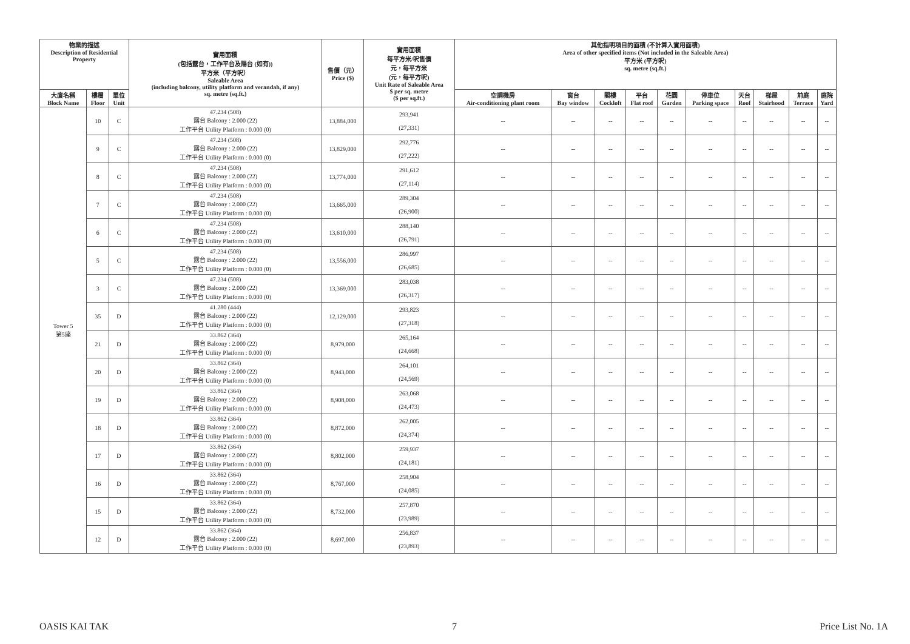| 物業的描述 Description of Residential Property | | | 實用面積 (包括露台，工作平台及陽台 (如有)) 平方米（平方呎） Saleable Area (including balcony, utility platform and verandah, if any) sq. metre (sq.ft.) | 售價（元） Price ($) | 實用面積 每平方米/呎售價 元，每平方米 (元，每平方呎) Unit Rate of Saleable Area $ per sq. metre ($ per sq.ft.) | 其他指明項目的面積 (不計算入實用面積) Area of other specified items (Not included in the Saleable Area) 平方米 (平方呎) sq. metre (sq.ft.) | | | | | | | | | |
| --- | --- | --- | --- | --- | --- | --- | --- | --- | --- | --- | --- | --- | --- | --- | --- |
| 大廈名稱 Block Name | 樓層 Floor | 單位 Unit | | | | 空調機房 Air-conditioning plant room | 窗台 Bay window | 閣樓 Cockloft | 平台 Flat roof | 花園 Garden | 停車位 Parking space | 天台 Roof | 梯屋 Stairhood | 前庭 Terrace | 庭院 Yard |
| Tower 5 第5座 | 10 | C | 47.234 (508) 露台 Balcony : 2.000 (22) 工作平台 Utility Platform : 0.000 (0) | 13,884,000 | 293,941 (27,331) | -- | -- | -- | -- | -- | -- | -- | -- | -- | -- |
| | 9 | C | 47.234 (508) 露台 Balcony : 2.000 (22) 工作平台 Utility Platform : 0.000 (0) | 13,829,000 | 292,776 (27,222) | -- | -- | -- | -- | -- | -- | -- | -- | -- | -- |
| | 8 | C | 47.234 (508) 露台 Balcony : 2.000 (22) 工作平台 Utility Platform : 0.000 (0) | 13,774,000 | 291,612 (27,114) | -- | -- | -- | -- | -- | -- | -- | -- | -- | -- |
| | 7 | C | 47.234 (508) 露台 Balcony : 2.000 (22) 工作平台 Utility Platform : 0.000 (0) | 13,665,000 | 289,304 (26,900) | -- | -- | -- | -- | -- | -- | -- | -- | -- | -- |
| | 6 | C | 47.234 (508) 露台 Balcony : 2.000 (22) 工作平台 Utility Platform : 0.000 (0) | 13,610,000 | 288,140 (26,791) | -- | -- | -- | -- | -- | -- | -- | -- | -- | -- |
| | 5 | C | 47.234 (508) 露台 Balcony : 2.000 (22) 工作平台 Utility Platform : 0.000 (0) | 13,556,000 | 286,997 (26,685) | -- | -- | -- | -- | -- | -- | -- | -- | -- | -- |
| | 3 | C | 47.234 (508) 露台 Balcony : 2.000 (22) 工作平台 Utility Platform : 0.000 (0) | 13,369,000 | 283,038 (26,317) | -- | -- | -- | -- | -- | -- | -- | -- | -- | -- |
| | 35 | D | 41.280 (444) 露台 Balcony : 2.000 (22) 工作平台 Utility Platform : 0.000 (0) | 12,129,000 | 293,823 (27,318) | -- | -- | -- | -- | -- | -- | -- | -- | -- | -- |
| | 21 | D | 33.862 (364) 露台 Balcony : 2.000 (22) 工作平台 Utility Platform : 0.000 (0) | 8,979,000 | 265,164 (24,668) | -- | -- | -- | -- | -- | -- | -- | -- | -- | -- |
| | 20 | D | 33.862 (364) 露台 Balcony : 2.000 (22) 工作平台 Utility Platform : 0.000 (0) | 8,943,000 | 264,101 (24,569) | -- | -- | -- | -- | -- | -- | -- | -- | -- | -- |
| | 19 | D | 33.862 (364) 露台 Balcony : 2.000 (22) 工作平台 Utility Platform : 0.000 (0) | 8,908,000 | 263,068 (24,473) | -- | -- | -- | -- | -- | -- | -- | -- | -- | -- |
| | 18 | D | 33.862 (364) 露台 Balcony : 2.000 (22) 工作平台 Utility Platform : 0.000 (0) | 8,872,000 | 262,005 (24,374) | -- | -- | -- | -- | -- | -- | -- | -- | -- | -- |
| | 17 | D | 33.862 (364) 露台 Balcony : 2.000 (22) 工作平台 Utility Platform : 0.000 (0) | 8,802,000 | 259,937 (24,181) | -- | -- | -- | -- | -- | -- | -- | -- | -- | -- |
| | 16 | D | 33.862 (364) 露台 Balcony : 2.000 (22) 工作平台 Utility Platform : 0.000 (0) | 8,767,000 | 258,904 (24,085) | -- | -- | -- | -- | -- | -- | -- | -- | -- | -- |
| | 15 | D | 33.862 (364) 露台 Balcony : 2.000 (22) 工作平台 Utility Platform : 0.000 (0) | 8,732,000 | 257,870 (23,989) | -- | -- | -- | -- | -- | -- | -- | -- | -- | -- |
| | 12 | D | 33.862 (364) 露台 Balcony : 2.000 (22) 工作平台 Utility Platform : 0.000 (0) | 8,697,000 | 256,837 (23,893) | -- | -- | -- | -- | -- | -- | -- | -- | -- | -- |
OASIS KAI TAK 7 Price List No. 1A